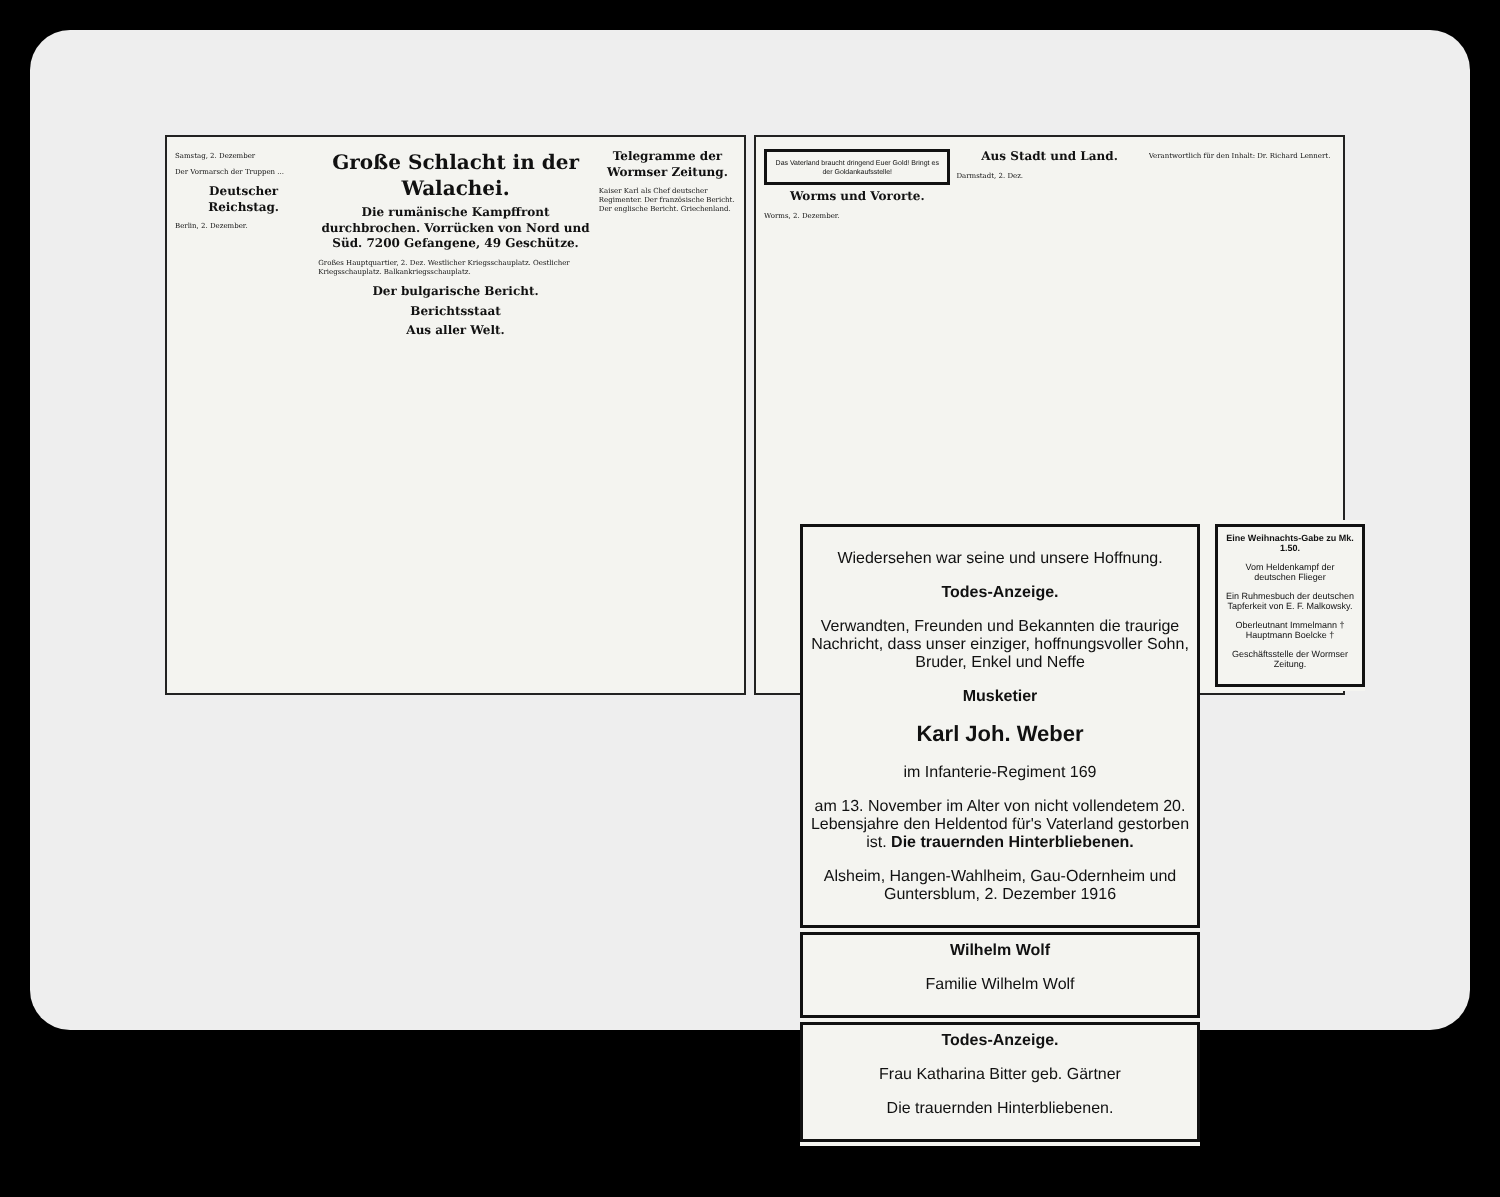Samstag, 2. Dezember
Der Vormarsch der Truppen ...
Deutscher Reichstag.
Berlin, 2. Dezember.
Große Schlacht in der Walachei.
Die rumänische Kampffront durchbrochen. Vorrücken von Nord und Süd. 7200 Gefangene, 49 Geschütze.
Großes Hauptquartier, 2. Dez. Westlicher Kriegsschauplatz. Oestlicher Kriegsschauplatz. Balkankriegsschauplatz.
Der bulgarische Bericht.
Berichtsstaat
Aus aller Welt.
Telegramme der Wormser Zeitung.
Kaiser Karl als Chef deutscher Regimenter. Der französische Bericht. Der englische Bericht. Griechenland.
Das Vaterland braucht dringend Euer Gold! Bringt es der Goldankaufsstelle!
Worms und Vororte.
Worms, 2. Dezember.
Aus Stadt und Land.
Darmstadt, 2. Dez.
Verantwortlich für den Inhalt: Dr. Richard Lennert.
Wiedersehen war seine und unsere Hoffnung.
Todes-Anzeige.
Verwandten, Freunden und Bekannten die traurige Nachricht, dass unser einziger, hoffnungsvoller Sohn, Bruder, Enkel und Neffe
Musketier
Karl Joh. Weber
im Infanterie-Regiment 169
am 13. November im Alter von nicht vollendetem 20. Lebensjahre den Heldentod für's Vaterland gestorben ist. Die trauernden Hinterbliebenen.
Alsheim, Hangen-Wahlheim, Gau-Odernheim und Guntersblum, 2. Dezember 1916
Wilhelm Wolf
Familie Wilhelm Wolf
Todes-Anzeige.
Frau Katharina Bitter geb. Gärtner
Die trauernden Hinterbliebenen.
Eine Weihnachts-Gabe zu Mk. 1.50.
Vom Heldenkampf der deutschen Flieger
Ein Ruhmesbuch der deutschen Tapferkeit von E. F. Malkowsky.
Oberleutnant Immelmann † Hauptmann Boelcke †
Geschäftsstelle der Wormser Zeitung.